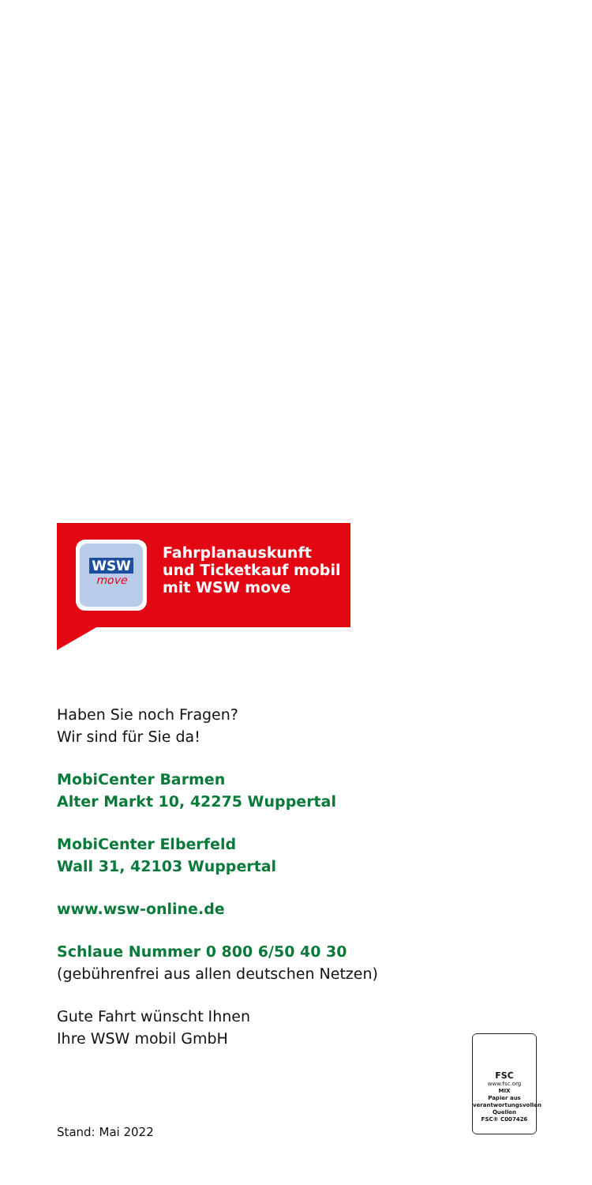WSW
move
Fahrplanauskunft
und Ticketkauf mobil
mit WSW move
Haben Sie noch Fragen?
Wir sind für Sie da!
MobiCenter Barmen
Alter Markt 10, 42275 Wuppertal
MobiCenter Elberfeld
Wall 31, 42103 Wuppertal
www.wsw-online.de
Schlaue Nummer 0 800 6/50 40 30
(gebührenfrei aus allen deutschen Netzen)
Gute Fahrt wünscht Ihnen
Ihre WSW mobil GmbH
FSC
www.fsc.org
MIX
Papier aus verantwortungsvollen Quellen
FSC® C007426
Stand: Mai 2022